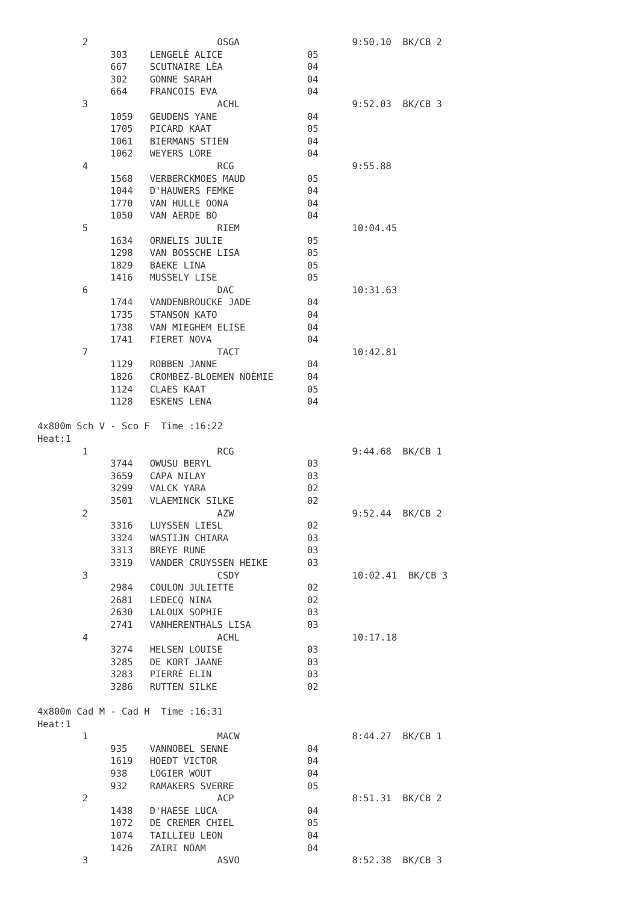2                       OSGA                    9:50.10  BK/CB 2
             303    LENGELÈ ALICE               05
             667    SCUTNAIRE LÈA               04
             302    GONNE SARAH                 04
             664    FRANCOIS EVA                04
        3                       ACHL                    9:52.03  BK/CB 3
             1059   GEUDENS YANE                04
             1705   PICARD KAAT                 05
             1061   BIERMANS STIEN              04
             1062   WEYERS LORE                 04
        4                       RCG                     9:55.88
             1568   VERBERCKMOES MAUD           05
             1044   D'HAUWERS FEMKE             04
             1770   VAN HULLE OONA              04
             1050   VAN AERDE BO                04
        5                       RIEM                    10:04.45
             1634   ORNELIS JULIE               05
             1298   VAN BOSSCHE LISA            05
             1829   BAEKE LINA                  05
             1416   MUSSELY LISE                05
        6                       DAC                     10:31.63
             1744   VANDENBROUCKE JADE          04
             1735   STANSON KATO                04
             1738   VAN MIEGHEM ELISE           04
             1741   FIERET NOVA                 04
        7                       TACT                    10:42.81
             1129   ROBBEN JANNE                04
             1826   CROMBEZ-BLOEMEN NOÈMIE      04
             1124   CLAES KAAT                  05
             1128   ESKENS LENA                 04

4x800m Sch V - Sco F  Time :16:22
Heat:1
        1                       RCG                     9:44.68  BK/CB 1
             3744   OWUSU BERYL                 03
             3659   CAPA NILAY                  03
             3299   VALCK YARA                  02
             3501   VLAEMINCK SILKE             02
        2                       AZW                     9:52.44  BK/CB 2
             3316   LUYSSEN LIESL               02
             3324   WASTIJN CHIARA              03
             3313   BREYE RUNE                  03
             3319   VANDER CRUYSSEN HEIKE       03
        3                       CSDY                    10:02.41  BK/CB 3
             2984   COULON JULIETTE             02
             2681   LEDECQ NINA                 02
             2630   LALOUX SOPHIE               03
             2741   VANHERENTHALS LISA          03
        4                       ACHL                    10:17.18
             3274   HELSEN LOUISE               03
             3285   DE KORT JAANE               03
             3283   PIERRÈ ELIN                 03
             3286   RUTTEN SILKE                02

4x800m Cad M - Cad H  Time :16:31
Heat:1
        1                       MACW                    8:44.27  BK/CB 1
             935    VANNOBEL SENNE              04
             1619   HOEDT VICTOR                04
             938    LOGIER WOUT                 04
             932    RAMAKERS SVERRE             05
        2                       ACP                     8:51.31  BK/CB 2
             1438   D'HAESE LUCA                04
             1072   DE CREMER CHIEL             05
             1074   TAILLIEU LEON               04
             1426   ZAIRI NOAM                  04
        3                       ASVO                    8:52.38  BK/CB 3